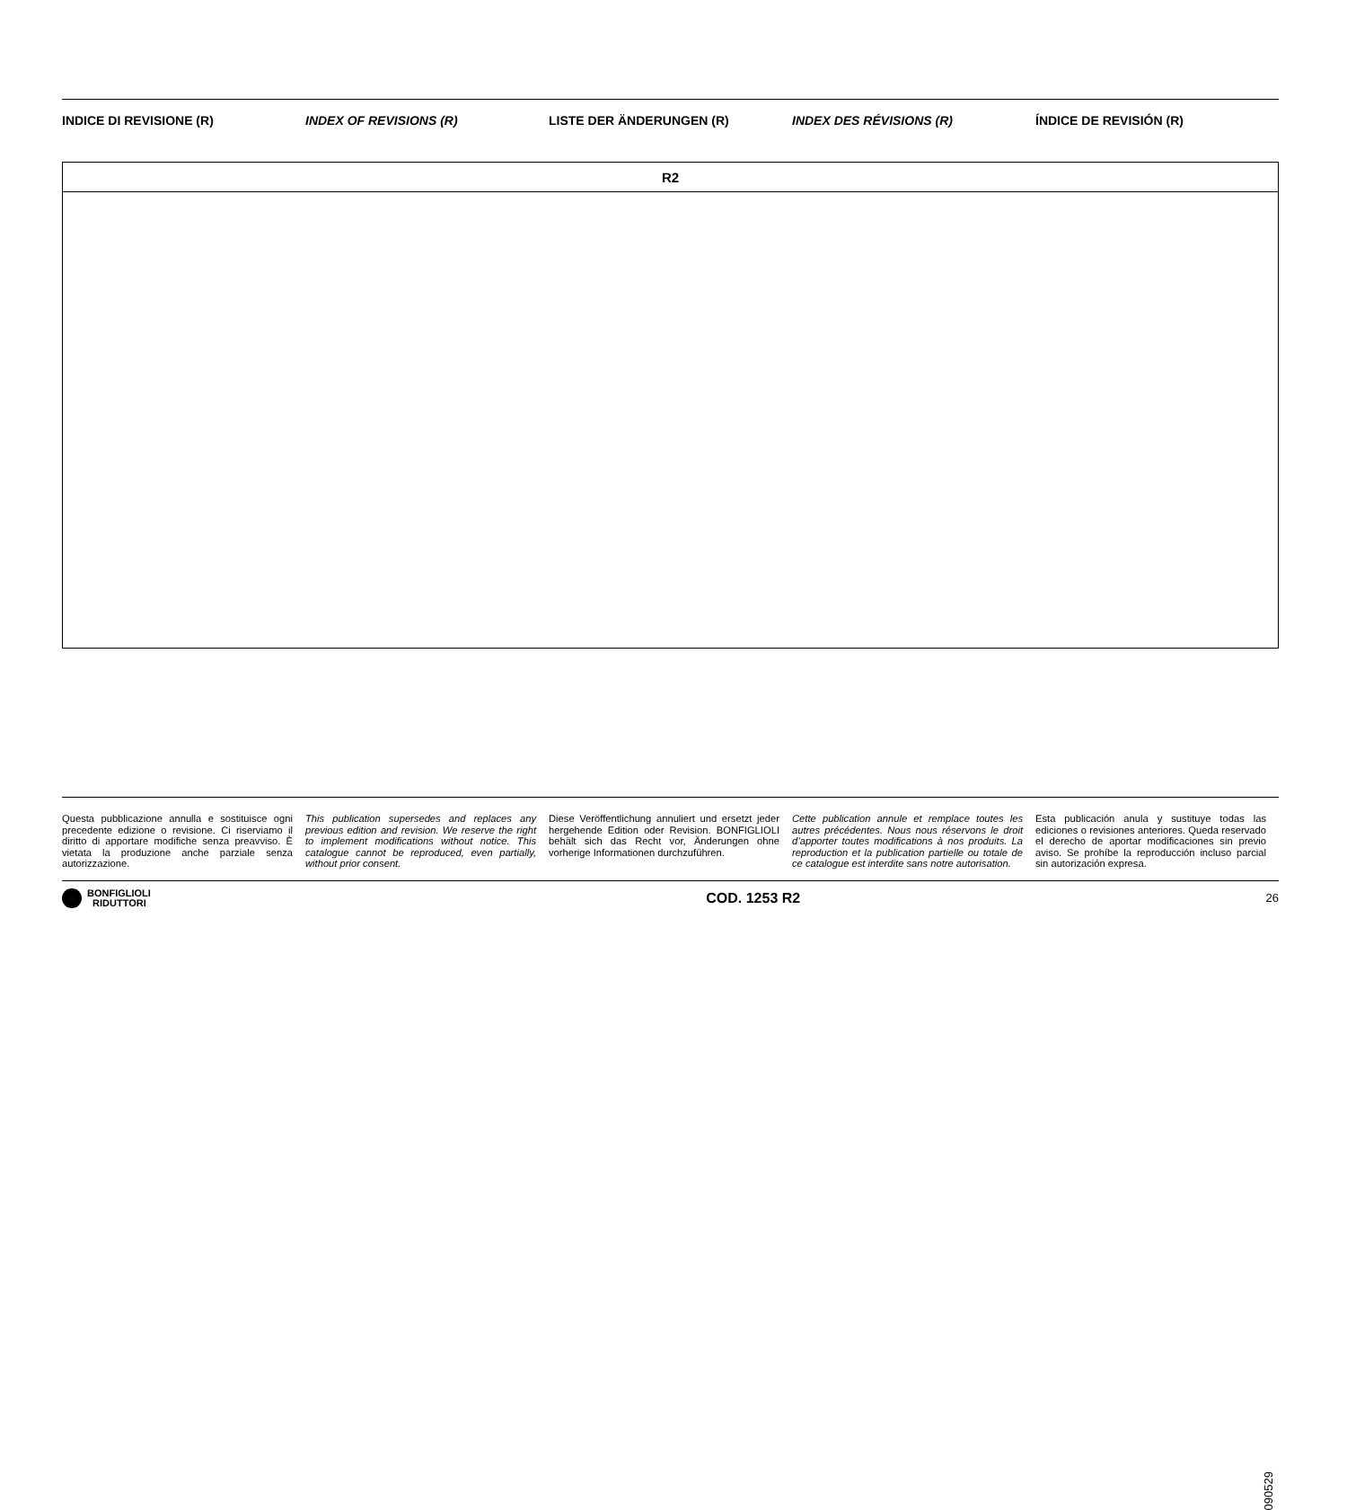INDICE DI REVISIONE (R) INDEX OF REVISIONS (R) LISTE DER ÄNDERUNGEN (R) INDEX DES RÉVISIONS (R) ÍNDICE DE REVISIÓN (R)
| R2 |
090529
Questa pubblicazione annulla e sostituisce ogni precedente edizione o revisione. Ci riserviamo il diritto di apportare modifiche senza preavviso. È vietata la produzione anche parziale senza autorizzazione.
This publication supersedes and replaces any previous edition and revision. We reserve the right to implement modifications without notice. This catalogue cannot be reproduced, even partially, without prior consent.
Diese Veröffentlichung annuliert und ersetzt jeder hergehende Edition oder Revision. BONFIGLIOLI behält sich das Recht vor, Änderungen ohne vorherige Informationen durchzuführen.
Cette publication annule et remplace toutes les autres précédentes. Nous nous réservons le droit d’apporter toutes modifications à nos produits. La reproduction et la publication partielle ou totale de ce catalogue est interdite sans notre autorisation.
Esta publicación anula y sustituye todas las ediciones o revisiones anteriores. Queda reservado el derecho de aportar modificaciones sin previo aviso. Se prohíbe la reproducción incluso parcial sin autorización expresa.
BONFIGLIOLI
RIDUTTORI
COD. 1253 R2
26